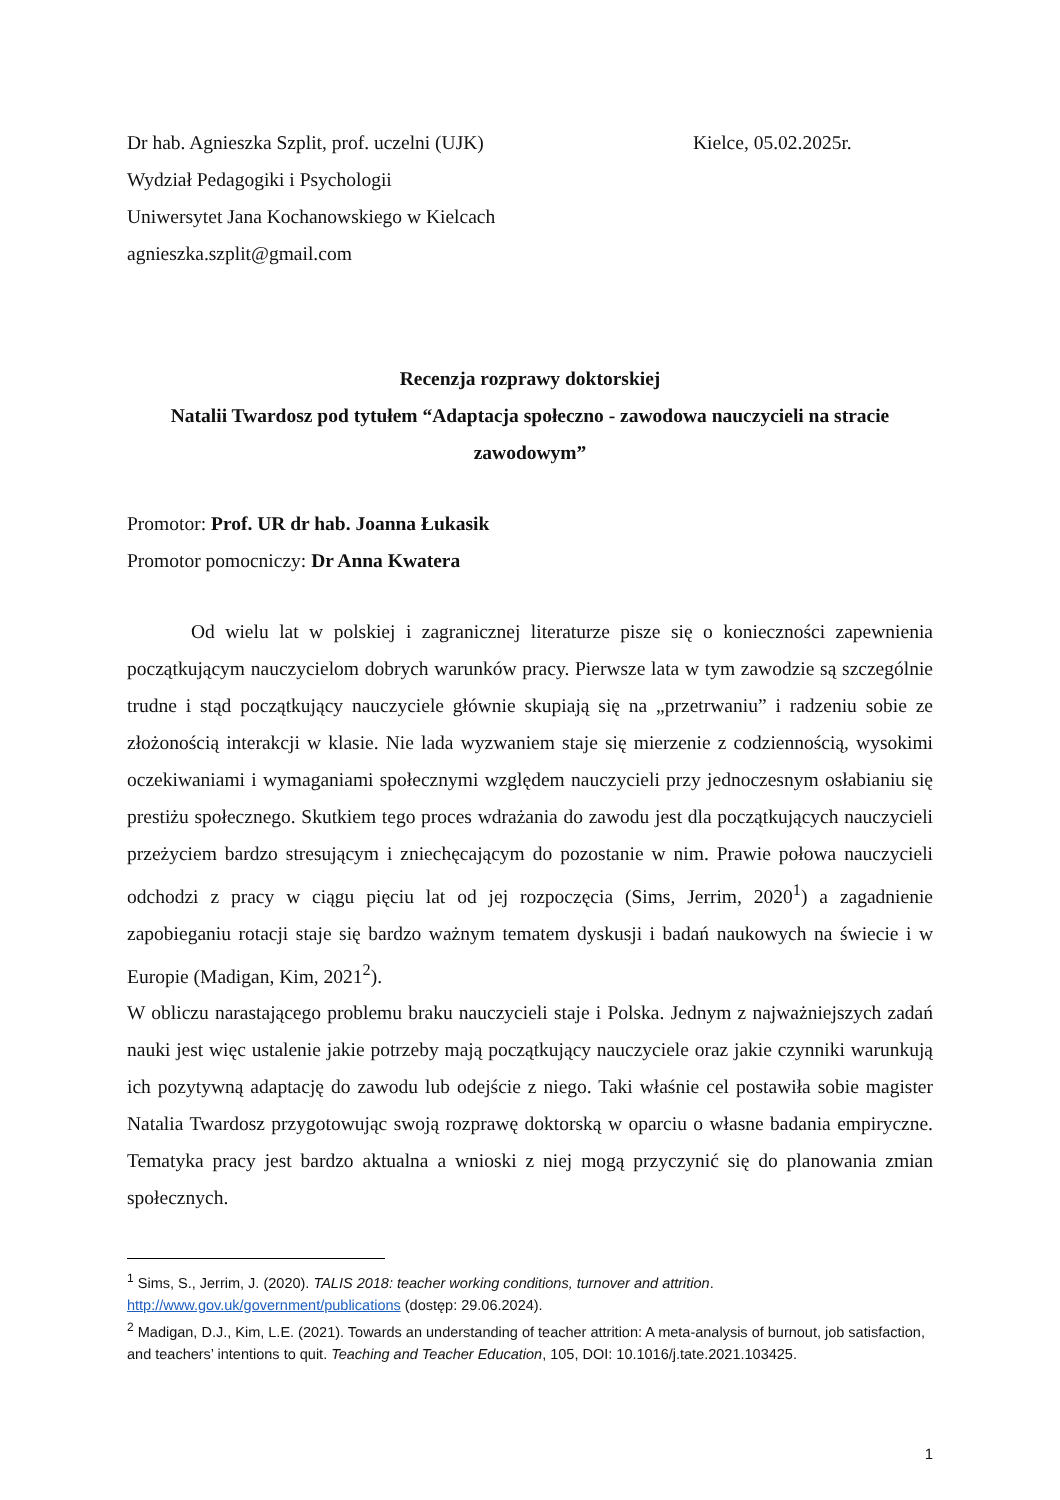Dr hab. Agnieszka Szplit, prof. uczelni (UJK)
Kielce, 05.02.2025r.
Wydział Pedagogiki i Psychologii
Uniwersytet Jana Kochanowskiego w Kielcach
agnieszka.szplit@gmail.com
Recenzja rozprawy doktorskiej
Natalii Twardosz pod tytułem “Adaptacja społeczno - zawodowa nauczycieli na stracie zawodowym”
Promotor: Prof. UR dr hab. Joanna Łukasik
Promotor pomocniczy: Dr Anna Kwatera
Od wielu lat w polskiej i zagranicznej literaturze pisze się o konieczności zapewnienia początkującym nauczycielom dobrych warunków pracy. Pierwsze lata w tym zawodzie są szczególnie trudne i stąd początkujący nauczyciele głównie skupiają się na „przetrwaniu” i radzeniu sobie ze złożonością interakcji w klasie. Nie lada wyzwaniem staje się mierzenie z codziennością, wysokimi oczekiwaniami i wymaganiami społecznymi względem nauczycieli przy jednoczesnym osłabianiu się prestiżu społecznego. Skutkiem tego proces wdrażania do zawodu jest dla początkujących nauczycieli przeżyciem bardzo stresującym i zniechęcającym do pozostanie w nim. Prawie połowa nauczycieli odchodzi z pracy w ciągu pięciu lat od jej rozpoczęcia (Sims, Jerrim, 2020<sup>1</sup>) a zagadnienie zapobieganiu rotacji staje się bardzo ważnym tematem dyskusji i badań naukowych na świecie i w Europie (Madigan, Kim, 2021<sup>2</sup>).
W obliczu narastającego problemu braku nauczycieli staje i Polska. Jednym z najważniejszych zadań nauki jest więc ustalenie jakie potrzeby mają początkujący nauczyciele oraz jakie czynniki warunkują ich pozytywną adaptację do zawodu lub odejście z niego. Taki właśnie cel postawiła sobie magister Natalia Twardosz przygotowując swoją rozprawę doktorską w oparciu o własne badania empiryczne. Tematyka pracy jest bardzo aktualna a wnioski z niej mogą przyczynić się do planowania zmian społecznych.
<sup>1</sup> Sims, S., Jerrim, J. (2020). TALIS 2018: teacher working conditions, turnover and attrition. http://www.gov.uk/government/publications (dostęp: 29.06.2024).
<sup>2</sup> Madigan, D.J., Kim, L.E. (2021). Towards an understanding of teacher attrition: A meta-analysis of burnout, job satisfaction, and teachers’ intentions to quit. Teaching and Teacher Education, 105, DOI: 10.1016/j.tate.2021.103425.
1